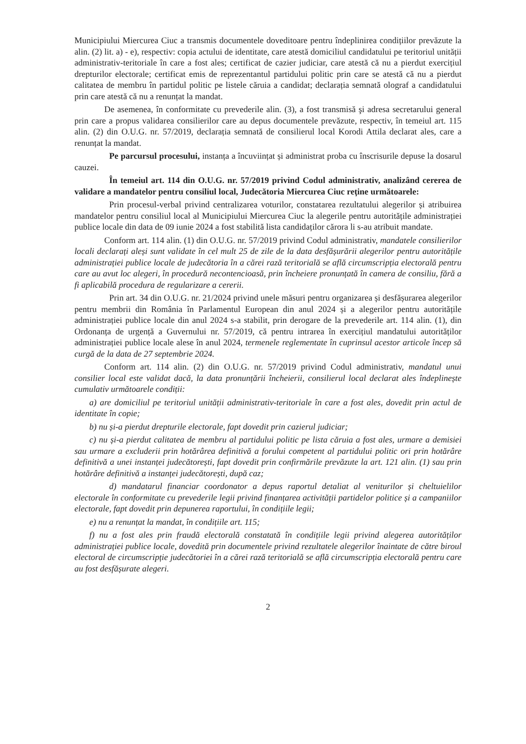Municipiului Miercurea Ciuc a transmis documentele doveditoare pentru îndeplinirea condițiilor prevăzute la alin. (2) lit. a) - e), respectiv: copia actului de identitate, care atestă domiciliul candidatului pe teritoriul unității administrativ-teritoriale în care a fost ales; certificat de cazier judiciar, care atestă că nu a pierdut exercițiul drepturilor electorale; certificat emis de reprezentantul partidului politic prin care se atestă că nu a pierdut calitatea de membru în partidul politic pe listele căruia a candidat; declarația semnată olograf a candidatului prin care atestă că nu a renunțat la mandat.
De asemenea, în conformitate cu prevederile alin. (3), a fost transmisă şi adresa secretarului general prin care a propus validarea consilierilor care au depus documentele prevăzute, respectiv, în temeiul art. 115 alin. (2) din O.U.G. nr. 57/2019, declarația semnată de consilierul local Korodi Attila declarat ales, care a renunțat la mandat.
Pe parcursul procesului, instanța a încuviințat și administrat proba cu înscrisurile depuse la dosarul cauzei.
În temeiul art. 114 din O.U.G. nr. 57/2019 privind Codul administrativ, analizând cererea de validare a mandatelor pentru consiliul local, Judecătoria Miercurea Ciuc reține următoarele:
Prin procesul-verbal privind centralizarea voturilor, constatarea rezultatului alegerilor și atribuirea mandatelor pentru consiliul local al Municipiului Miercurea Ciuc la alegerile pentru autoritățile administrației publice locale din data de 09 iunie 2024 a fost stabilită lista candidaților cărora li s-au atribuit mandate.
Conform art. 114 alin. (1) din O.U.G. nr. 57/2019 privind Codul administrativ, mandatele consilierilor locali declarați aleși sunt validate în cel mult 25 de zile de la data desfășurării alegerilor pentru autoritățile administrației publice locale de judecătoria în a cărei rază teritorială se află circumscripția electorală pentru care au avut loc alegeri, în procedură necontencioasă, prin încheiere pronunțată în camera de consiliu, fără a fi aplicabilă procedura de regularizare a cererii.
Prin art. 34 din O.U.G. nr. 21/2024 privind unele măsuri pentru organizarea și desfășurarea alegerilor pentru membrii din România în Parlamentul European din anul 2024 și a alegerilor pentru autoritățile administrației publice locale din anul 2024 s-a stabilit, prin derogare de la prevederile art. 114 alin. (1), din Ordonanța de urgență a Guvernului nr. 57/2019, că pentru intrarea în exercițiul mandatului autorităților administrației publice locale alese în anul 2024, termenele reglementate în cuprinsul acestor articole încep să curgă de la data de 27 septembrie 2024.
Conform art. 114 alin. (2) din O.U.G. nr. 57/2019 privind Codul administrativ, mandatul unui consilier local este validat dacă, la data pronunțării încheierii, consilierul local declarat ales îndeplinește cumulativ următoarele condiții:
a) are domiciliul pe teritoriul unității administrativ-teritoriale în care a fost ales, dovedit prin actul de identitate în copie;
b) nu și-a pierdut drepturile electorale, fapt dovedit prin cazierul judiciar;
c) nu și-a pierdut calitatea de membru al partidului politic pe lista căruia a fost ales, urmare a demisiei sau urmare a excluderii prin hotărârea definitivă a forului competent al partidului politic ori prin hotărâre definitivă a unei instanței judecătorești, fapt dovedit prin confirmările prevăzute la art. 121 alin. (1) sau prin hotărâre definitivă a instanței judecătorești, după caz;
d) mandatarul financiar coordonator a depus raportul detaliat al veniturilor și cheltuielilor electorale în conformitate cu prevederile legii privind finanțarea activității partidelor politice și a campaniilor electorale, fapt dovedit prin depunerea raportului, în condițiile legii;
e) nu a renunțat la mandat, în condițiile art. 115;
f) nu a fost ales prin fraudă electorală constatată în condițiile legii privind alegerea autorităților administrației publice locale, dovedită prin documentele privind rezultatele alegerilor înaintate de către biroul electoral de circumscripție judecătoriei în a cărei rază teritorială se află circumscripția electorală pentru care au fost desfășurate alegeri.
2